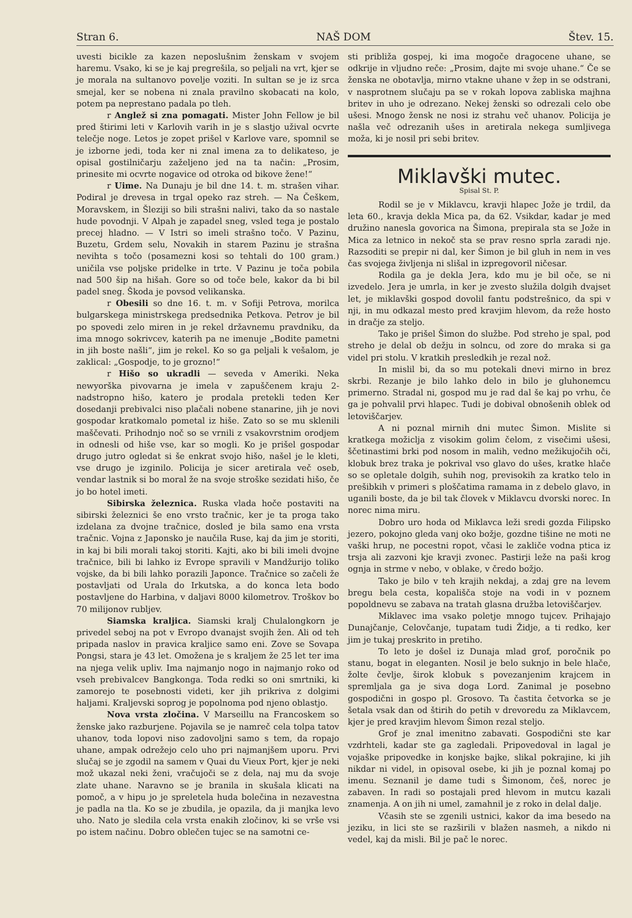Stran 6. NAŠ DOM Štev. 15.
uvesti bicikle za kazen neposlušnim ženskam v svojem haremu. Vsako, ki se je kaj pregrešila, so peljali na vrt, kjer se je morala na sultanovo povelje voziti. In sultan se je iz srca smejal, ker se nobena ni znala pravilno skobacati na kolo, potem pa neprestano padala po tleh.
r Anglež si zna pomagati. Mister John Fellow je bil pred štirimi leti v Karlovih varih in je s slastjo užival ocvrte telečje noge. Letos je zopet prišel v Karlove vare, spomnil se je izborne jedi, toda ker ni znal imena za to delikateso, je opisal gostilničarju zaželjeno jed na ta način: „Prosim, prinesite mi ocvrte nogavice od otroka od bikove žene!“
r Uime. Na Dunaju je bil dne 14. t. m. strašen vihar. Podiral je drevesa in trgal opeko raz streh. — Na Češkem, Moravskem, in Šleziji so bili strašni nalivi, tako da so nastale hude povodnji. V Alpah je zapadel sneg, vsled tega je postalo precej hladno. — V Istri so imeli strašno točo. V Pazinu, Buzetu, Grdem selu, Novakih in starem Pazinu je strašna nevihta s točo (posamezni kosi so tehtali do 100 gram.) uničila vse poljske pridelke in trte. V Pazinu je toča pobila nad 500 šip na hišah. Gore so od toče bele, kakor da bi bil padel sneg. Škoda je povsod velikanska.
r Obesili so dne 16. t. m. v Sofiji Petrova, morilca bulgarskega ministrskega predsednika Petkova. Petrov je bil po spovedi zelo miren in je rekel državnemu pravdniku, da ima mnogo sokrivcev, katerih pa ne imenuje „Bodite pametni in jih boste našli“, jim je rekel. Ko so ga peljali k vešalom, je zaklical: „Gospodje, to je grozno!“
r Hišo so ukradli — seveda v Ameriki. Neka newyorška pivovarna je imela v zapuščenem kraju 2-nadstropno hišo, katero je prodala pretekli teden Ker dosedanji prebivalci niso plačali nobene stanarine, jih je novi gospodar kratkomalo pometal iz hiše. Zato so se mu sklenili maščevati. Prihodnjo noč so se vrnili z vsakovrstnim orodjem in odnesli od hiše vse, kar so mogli. Ko je prišel gospodar drugo jutro ogledat si še enkrat svojo hišo, našel je le kleti, vse drugo je izginilo. Policija je sicer aretirala več oseb, vendar lastnik si bo moral že na svoje stroške sezidati hišo, če jo bo hotel imeti.
Sibirska železnica. Ruska vlada hoče postaviti na sibirski železnici še eno vrsto tračnic, ker je ta proga tako izdelana za dvojne tračnice, dosleđ je bila samo ena vrsta tračnic. Vojna z Japonsko je naučila Ruse, kaj da jim je storiti, in kaj bi bili morali takoj storiti. Kajti, ako bi bili imeli dvojne tračnice, bili bi lahko iz Evrope spravili v Mandžurijo toliko vojske, da bi bili lahko porazili Japonce. Tračnice so začeli že postavljati od Urala do Irkutska, a do konca leta bodo postavljene do Harbina, v daljavi 8000 kilometrov. Troškov bo 70 milijonov rubljev.
Siamska kraljica. Siamski kralj Chulalongkorn je privedel seboj na pot v Evropo dvanajst svojih žen. Ali od teh pripada naslov in pravica kraljice samo eni. Zove se Sovapa Pongsi, stara je 43 let. Omožena je s kraljem že 25 let ter ima na njega velik upliv. Ima najmanjo nogo in najmanjo roko od vseh prebivalcev Bangkonga. Toda redki so oni smrtniki, ki zamorejo te posebnosti videti, ker jih prikriva z dolgimi haljami. Kraljevski soprog je popolnoma pod njeno oblastjo.
Nova vrsta zločina. V Marseillu na Francoskem so ženske jako razburjene. Pojavila se je namreč cela tolpa tatov uhanov, toda lopovi niso zadovoljni samo s tem, da ropajo uhane, ampak odrežejo celo uho pri najmanjšem uporu. Prvi slučaj se je zgodil na samem v Quai du Vieux Port, kjer je neki mož ukazal neki ženi, vračujoči se z dela, naj mu da svoje zlate uhane. Naravno se je branila in skušala klicati na pomoč, a v hipu jo je spreletela huda bolečina in nezavestna je padla na tla. Ko se je zbudila, je opazila, da ji manjka levo uho. Nato je sledila cela vrsta enakih zločinov, ki se vrše vsi po istem načinu. Dobro oblečen tujec se na samotni ce-
sti približa gospej, ki ima mogoče dragocene uhane, se odkrije in vljudno reče: „Prosim, dajte mi svoje uhane.“ Če se ženska ne obotavlja, mirno vtakne uhane v žep in se odstrani, v nasprotnem slučaju pa se v rokah lopova zabliska majhna britev in uho je odrezano. Nekej ženski so odrezali celo obe ušesi. Mnogo žensk ne nosi iz strahu več uhanov. Policija je našla več odrezanih ušes in aretirala nekega sumljivega moža, ki je nosil pri sebi britev.
Miklavški mutec.
Spisal St. P.
Rodil se je v Miklavcu, kravji hlapec Jože je trdil, da leta 60., kravja dekla Mica pa, da 62. Vsikdar, kadar je med družino nanesla govorica na Šimona, prepirala sta se Jože in Mica za letnico in nekoč sta se prav resno sprla zaradi nje. Razsoditi se prepir ni dal, ker Šimon je bil gluh in nem in ves čas svojega življenja ni slišal in izpregovoril ničesar.
Rodila ga je dekla Jera, kdo mu je bil oče, se ni izvedelo. Jera je umrla, in ker je zvesto služila dolgih dvajset let, je miklavški gospod dovolil fantu podstrešnico, da spi v nji, in mu odkazal mesto pred kravjim hlevom, da reže hosto in dračje za steljo.
Tako je prišel Šimon do službe. Pod streho je spal, pod streho je delal ob dežju in solncu, od zore do mraka si ga videl pri stolu. V kratkih presledkih je rezal nož.
In mislil bi, da so mu potekali dnevi mirno in brez skrbi. Rezanje je bilo lahko delo in bilo je gluhonemcu primerno. Stradal ni, gospod mu je rad dal še kaj po vrhu, če ga je pohvalil prvi hlapec. Tudi je dobival obnošenih oblek od letoviščarjev.
A ni poznal mirnih dni mutec Šimon. Mislite si kratkega možiclja z visokim golim čelom, z visečimi ušesi, ščetinastimi brki pod nosom in malih, vedno mežikujočih oči, klobuk brez traka je pokrival vso glavo do ušes, kratke hlače so se opletale dolgih, suhih nog, previsokih za kratko telo in prešibkih v primeri s ploščatima ramama in z debelo glavo, in uganili boste, da je bil tak človek v Miklavcu dvorski norec. In norec nima miru.
Dobro uro hoda od Miklavca leži sredi gozda Filipsko jezero, pokojno gleda vanj oko božje, gozdne tišine ne moti ne vaški hrup, ne pocestni ropot, včasi le zakliče vodna ptica iz trsja ali zazvoni kje kravji zvonec. Pastirji leže na paši krog ognja in strme v nebo, v oblake, v čredo božjo.
Tako je bilo v teh krajih nekdaj, a zdaj gre na levem bregu bela cesta, kopališča stoje na vodi in v poznem popoldnevu se zabava na tratah glasna družba letoviščarjev.
Miklavec ima vsako poletje mnogo tujcev. Prihajajo Dunajčanje, Celovčanje, tupatam tudi Židje, a ti redko, ker jim je tukaj preskrito in pretiho.
To leto je došel iz Dunaja mlad grof, poročnik po stanu, bogat in eleganten. Nosil je belo suknjo in bele hlače, žolte čevlje, širok klobuk s povezanjenim krajcem in spremljala ga je siva doga Lord. Zanimal je posebno gospodični in gospo pl. Grosovo. Ta častita četvorka se je šetala vsak dan od štirih do petih v drevoredu za Miklavcem, kjer je pred kravjim hlevom Šimon rezal steljo.
Grof je znal imenitno zabavati. Gospodični ste kar vzdrhteli, kadar ste ga zagledali. Pripovedoval in lagal je vojaške pripovedke in konjske bajke, slikal pokrajine, ki jih nikdar ni videl, in opisoval osebe, ki jih je poznal komaj po imenu. Seznanil je dame tudi s Šimonom, češ, norec je zabaven. In radi so postajali pred hlevom in mutcu kazali znamenja. A on jih ni umel, zamahnil je z roko in delal dalje.
Včasih ste se zgenili ustnici, kakor da ima besedo na jeziku, in lici ste se razširili v blažen nasmeh, a nikdo ni vedel, kaj da misli. Bil je pač le norec.